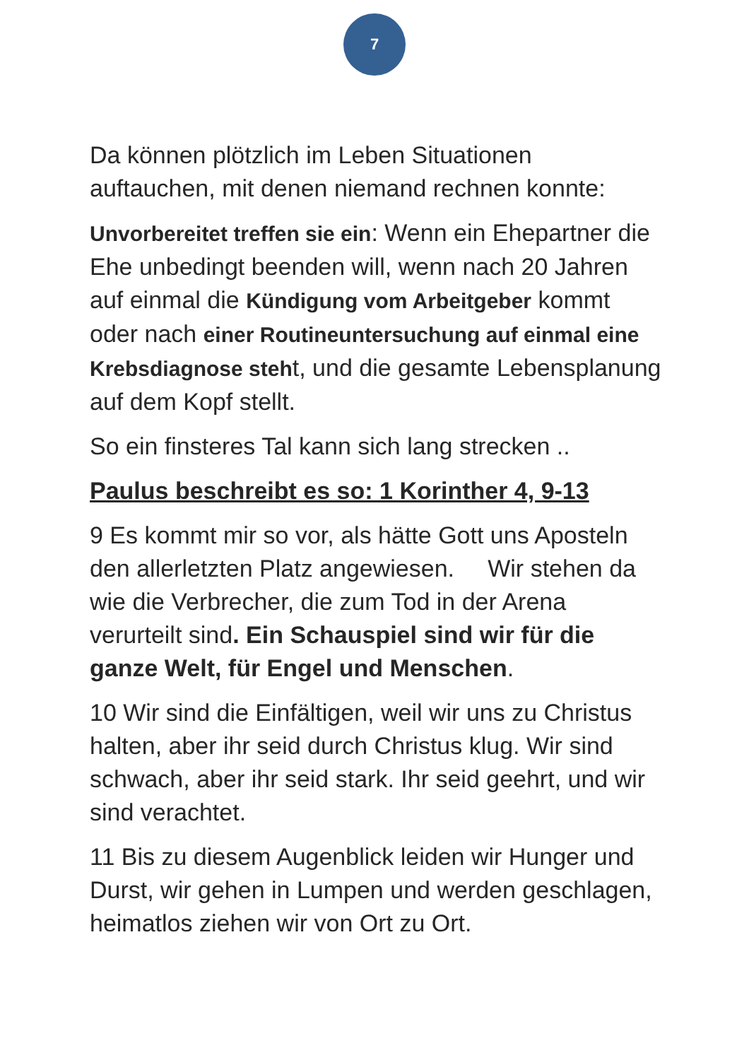7
Da können plötzlich im Leben Situationen auftauchen, mit denen niemand rechnen konnte:
Unvorbereitet treffen sie ein: Wenn ein Ehepartner die Ehe unbedingt beenden will, wenn nach 20 Jahren auf einmal die Kündigung vom Arbeitgeber kommt oder nach einer Routineuntersuchung auf einmal eine Krebsdiagnose steht, und die gesamte Lebensplanung auf dem Kopf stellt.
So ein finsteres Tal kann sich lang strecken ..
Paulus beschreibt es so: 1 Korinther 4, 9-13
9 Es kommt mir so vor, als hätte Gott uns Aposteln den allerletzten Platz angewiesen. Wir stehen da wie die Verbrecher, die zum Tod in der Arena verurteilt sind. Ein Schauspiel sind wir für die ganze Welt, für Engel und Menschen.
10 Wir sind die Einfältigen, weil wir uns zu Christus halten, aber ihr seid durch Christus klug. Wir sind schwach, aber ihr seid stark. Ihr seid geehrt, und wir sind verachtet.
11 Bis zu diesem Augenblick leiden wir Hunger und Durst, wir gehen in Lumpen und werden geschlagen, heimatlos ziehen wir von Ort zu Ort.